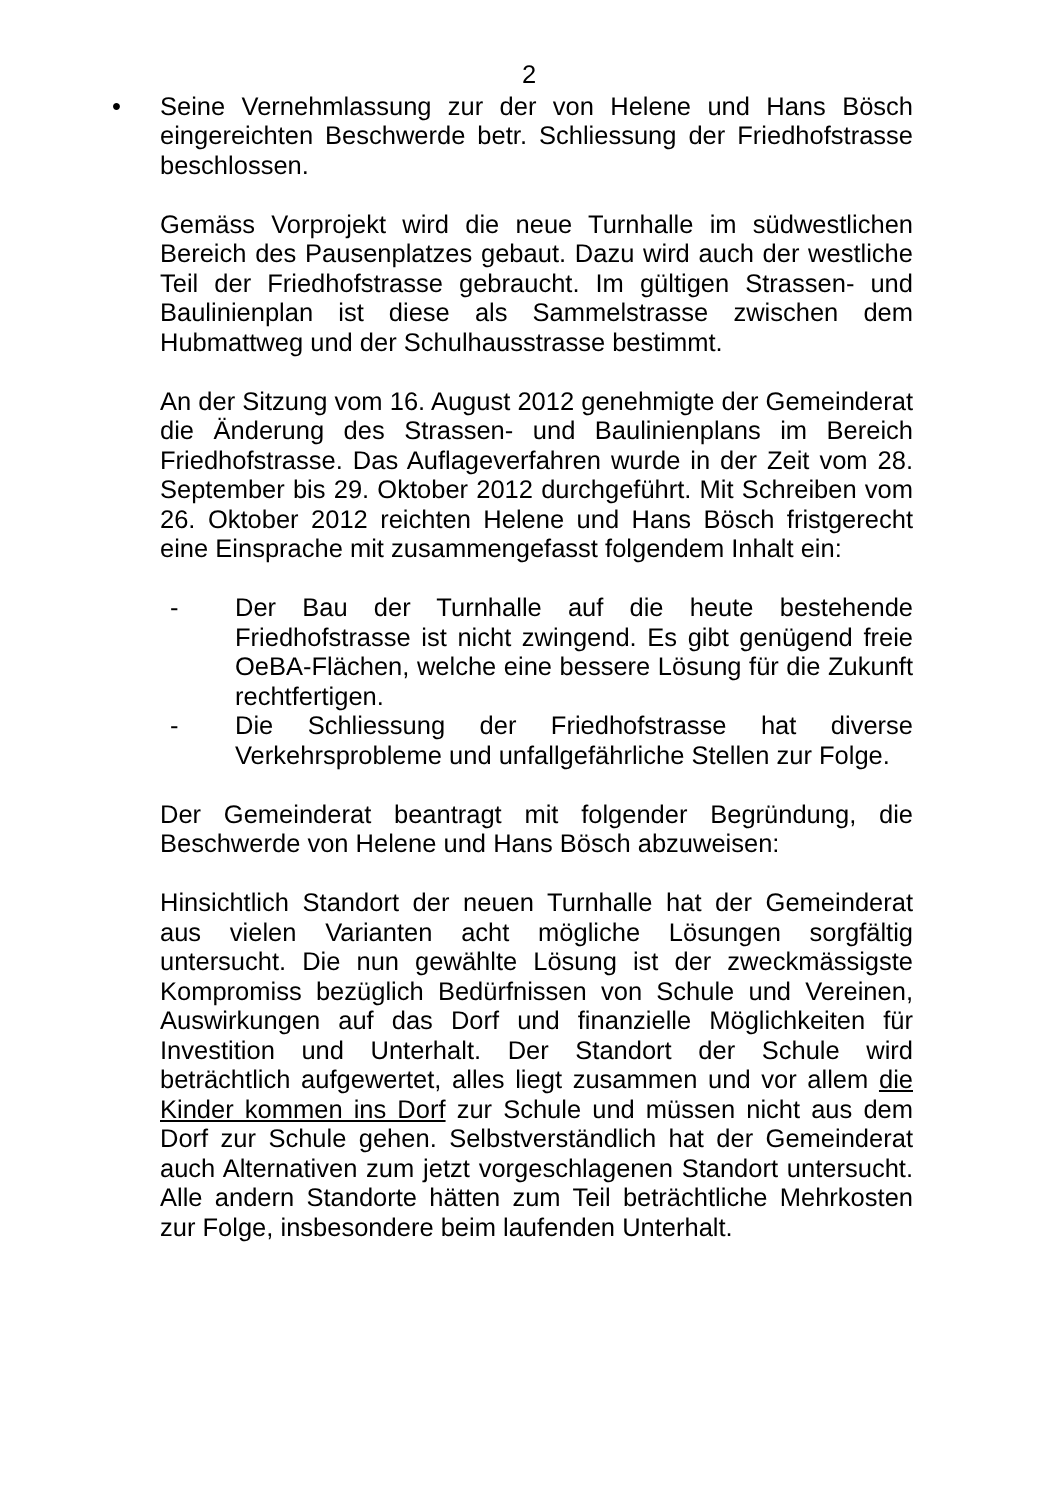2
• Seine Vernehmlassung zur der von Helene und Hans Bösch eingereichten Beschwerde betr. Schliessung der Friedhofstrasse beschlossen.
Gemäss Vorprojekt wird die neue Turnhalle im südwestlichen Bereich des Pausenplatzes gebaut. Dazu wird auch der westliche Teil der Friedhofstrasse gebraucht. Im gültigen Strassen- und Baulinienplan ist diese als Sammelstrasse zwischen dem Hubmattweg und der Schulhausstrasse bestimmt.
An der Sitzung vom 16. August 2012 genehmigte der Gemeinderat die Änderung des Strassen- und Baulinienplans im Bereich Friedhofstrasse. Das Auflageverfahren wurde in der Zeit vom 28. September bis 29. Oktober 2012 durchgeführt. Mit Schreiben vom 26. Oktober 2012 reichten Helene und Hans Bösch fristgerecht eine Einsprache mit zusammengefasst folgendem Inhalt ein:
- Der Bau der Turnhalle auf die heute bestehende Friedhofstrasse ist nicht zwingend. Es gibt genügend freie OeBA-Flächen, welche eine bessere Lösung für die Zukunft rechtfertigen.
- Die Schliessung der Friedhofstrasse hat diverse Verkehrsprobleme und unfallgefährliche Stellen zur Folge.
Der Gemeinderat beantragt mit folgender Begründung, die Beschwerde von Helene und Hans Bösch abzuweisen:
Hinsichtlich Standort der neuen Turnhalle hat der Gemeinderat aus vielen Varianten acht mögliche Lösungen sorgfältig untersucht. Die nun gewählte Lösung ist der zweckmässigste Kompromiss bezüglich Bedürfnissen von Schule und Vereinen, Auswirkungen auf das Dorf und finanzielle Möglichkeiten für Investition und Unterhalt. Der Standort der Schule wird beträchtlich aufgewertet, alles liegt zusammen und vor allem die Kinder kommen ins Dorf zur Schule und müssen nicht aus dem Dorf zur Schule gehen. Selbstverständlich hat der Gemeinderat auch Alternativen zum jetzt vorgeschlagenen Standort untersucht. Alle andern Standorte hätten zum Teil beträchtliche Mehrkosten zur Folge, insbesondere beim laufenden Unterhalt.